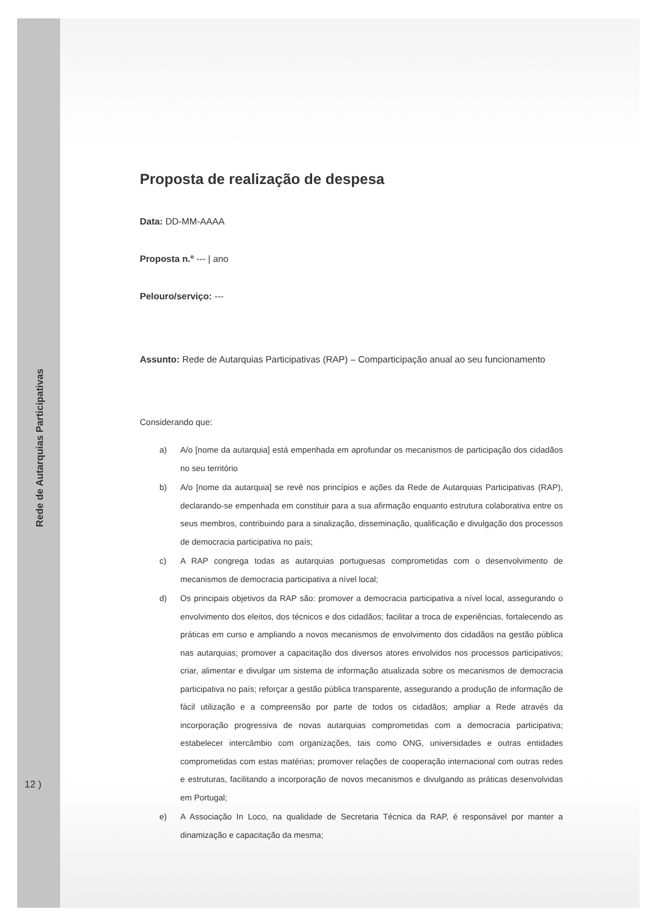Rede de Autarquias Participativas
12 )
Proposta de realização de despesa
Data: DD-MM-AAAA
Proposta n.º --- | ano
Pelouro/serviço: ---
Assunto: Rede de Autarquias Participativas (RAP) – Comparticipação anual ao seu funcionamento
Considerando que:
a) A/o [nome da autarquia] está empenhada em aprofundar os mecanismos de participação dos cidadãos no seu território
b) A/o [nome da autarquia] se revê nos princípios e ações da Rede de Autarquias Participativas (RAP), declarando-se empenhada em constituir para a sua afirmação enquanto estrutura colaborativa entre os seus membros, contribuindo para a sinalização, disseminação, qualificação e divulgação dos processos de democracia participativa no país;
c) A RAP congrega todas as autarquias portuguesas comprometidas com o desenvolvimento de mecanismos de democracia participativa a nível local;
d) Os principais objetivos da RAP são: promover a democracia participativa a nível local, assegurando o envolvimento dos eleitos, dos técnicos e dos cidadãos; facilitar a troca de experiências, fortalecendo as práticas em curso e ampliando a novos mecanismos de envolvimento dos cidadãos na gestão pública nas autarquias; promover a capacitação dos diversos atores envolvidos nos processos participativos; criar, alimentar e divulgar um sistema de informação atualizada sobre os mecanismos de democracia participativa no país; reforçar a gestão pública transparente, assegurando a produção de informação de fácil utilização e a compreensão por parte de todos os cidadãos; ampliar a Rede através da incorporação progressiva de novas autarquias comprometidas com a democracia participativa; estabelecer intercâmbio com organizações, tais como ONG, universidades e outras entidades comprometidas com estas matérias; promover relações de cooperação internacional com outras redes e estruturas, facilitando a incorporação de novos mecanismos e divulgando as práticas desenvolvidas em Portugal;
e) A Associação In Loco, na qualidade de Secretaria Técnica da RAP, é responsável por manter a dinamização e capacitação da mesma;